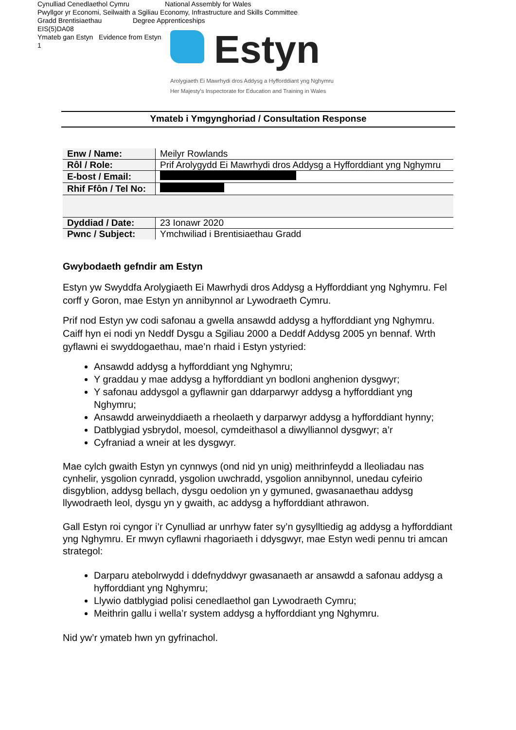Cynulliad Cenedlaethol Cymru National Assembly for Wales
Pwyllgor yr Economi, Seilwaith a Sgiliau Economy, Infrastructure and Skills Committee
Gradd Brentisiaethau Degree Apprenticeships
EIS(5)DA08
Ymateb gan Estyn Evidence from Estyn
1
Estyn
Arolygiaeth Ei Mawrhydi dros Addysg a Hyfforddiant yng Nghymru
Her Majesty’s Inspectorate for Education and Training in Wales
Ymateb i Ymgynghoriad / Consultation Response
| Enw / Name: | Meilyr Rowlands |
| Rôl / Role: | Prif Arolygydd Ei Mawrhydi dros Addysg a Hyfforddiant yng Nghymru |
| E-bost / Email: | |
| Rhif Ffôn / Tel No: | |
| Dyddiad / Date: | 23 Ionawr 2020 |
| Pwnc / Subject: | Ymchwiliad i Brentisiaethau Gradd |
Gwybodaeth gefndir am Estyn
Estyn yw Swyddfa Arolygiaeth Ei Mawrhydi dros Addysg a Hyfforddiant yng Nghymru. Fel corff y Goron, mae Estyn yn annibynnol ar Lywodraeth Cymru.
Prif nod Estyn yw codi safonau a gwella ansawdd addysg a hyfforddiant yng Nghymru. Caiff hyn ei nodi yn Neddf Dysgu a Sgiliau 2000 a Deddf Addysg 2005 yn bennaf. Wrth gyflawni ei swyddogaethau, mae’n rhaid i Estyn ystyried:
Ansawdd addysg a hyfforddiant yng Nghymru;
Y graddau y mae addysg a hyfforddiant yn bodloni anghenion dysgwyr;
Y safonau addysgol a gyflawnir gan ddarparwyr addysg a hyfforddiant yng Nghymru;
Ansawdd arweinyddiaeth a rheolaeth y darparwyr addysg a hyfforddiant hynny;
Datblygiad ysbrydol, moesol, cymdeithasol a diwylliannol dysgwyr; a’r
Cyfraniad a wneir at les dysgwyr.
Mae cylch gwaith Estyn yn cynnwys (ond nid yn unig) meithrinfeydd a lleoliadau nas cynhelir, ysgolion cynradd, ysgolion uwchradd, ysgolion annibynnol, unedau cyfeirio disgyblion, addysg bellach, dysgu oedolion yn y gymuned, gwasanaethau addysg llywodraeth leol, dysgu yn y gwaith, ac addysg a hyfforddiant athrawon.
Gall Estyn roi cyngor i’r Cynulliad ar unrhyw fater sy’n gysylltiedig ag addysg a hyfforddiant yng Nghymru. Er mwyn cyflawni rhagoriaeth i ddysgwyr, mae Estyn wedi pennu tri amcan strategol:
Darparu atebolrwydd i ddefnyddwyr gwasanaeth ar ansawdd a safonau addysg a hyfforddiant yng Nghymru;
Llywio datblygiad polisi cenedlaethol gan Lywodraeth Cymru;
Meithrin gallu i wella’r system addysg a hyfforddiant yng Nghymru.
Nid yw’r ymateb hwn yn gyfrinachol.